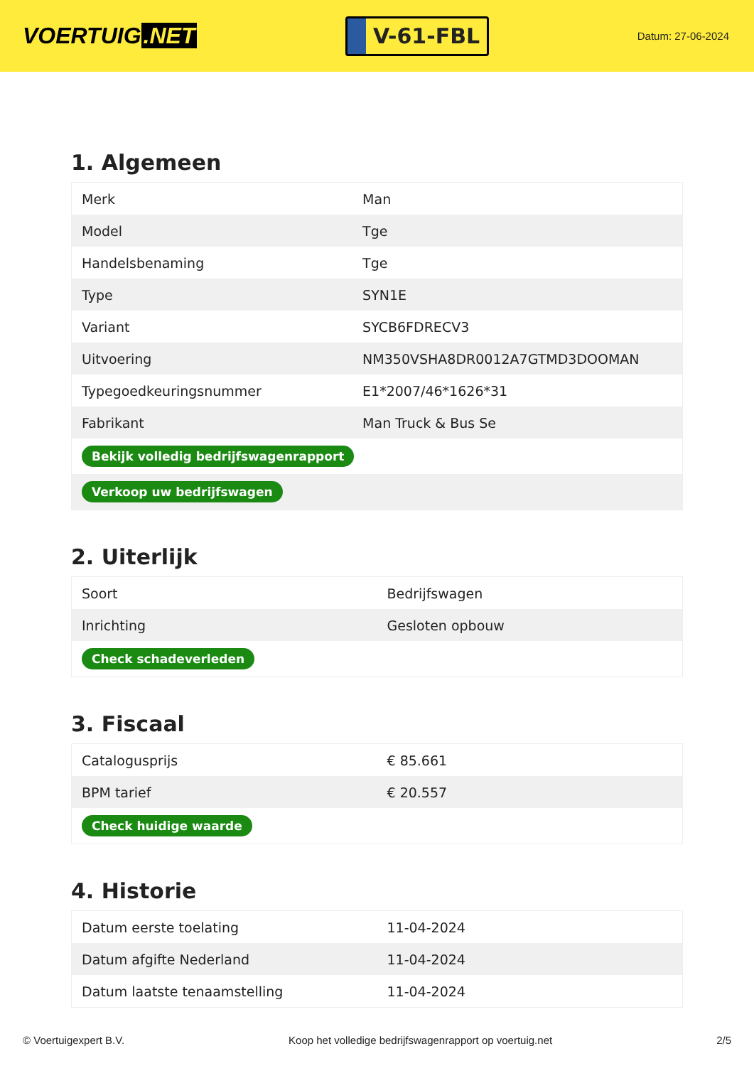VOERTUIG.NET
V-61-FBL
Datum: 27-06-2024
1. Algemeen
| Merk | Man |
| Model | Tge |
| Handelsbenaming | Tge |
| Type | SYN1E |
| Variant | SYCB6FDRECV3 |
| Uitvoering | NM350VSHA8DR0012A7GTMD3DOOMAN |
| Typegoedkeuringsnummer | E1*2007/46*1626*31 |
| Fabrikant | Man Truck & Bus Se |
| Bekijk volledig bedrijfswagenrapport | |
| Verkoop uw bedrijfswagen | |
2. Uiterlijk
| Soort | Bedrijfswagen |
| Inrichting | Gesloten opbouw |
| Check schadeverleden | |
3. Fiscaal
| Catalogusprijs | € 85.661 |
| BPM tarief | € 20.557 |
| Check huidige waarde | |
4. Historie
| Datum eerste toelating | 11-04-2024 |
| Datum afgifte Nederland | 11-04-2024 |
| Datum laatste tenaamstelling | 11-04-2024 |
© Voertuigexpert B.V. Koop het volledige bedrijfswagenrapport op voertuig.net 2/5